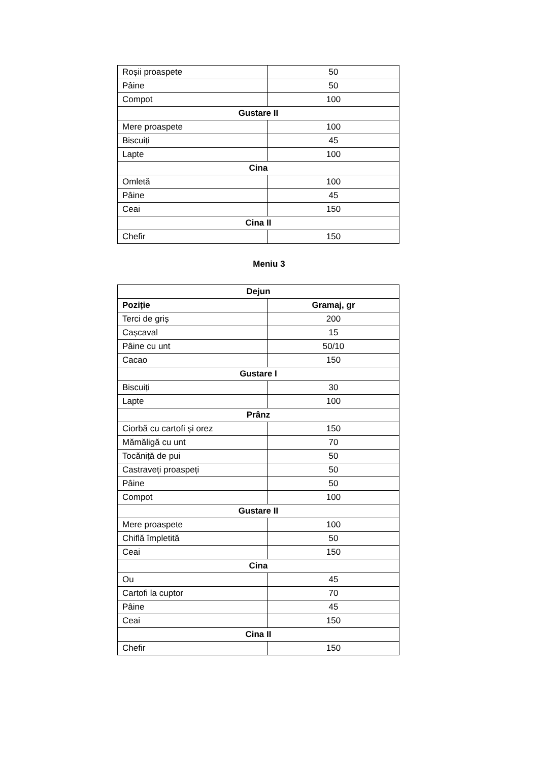| Roșii proaspete | 50 |
| Pâine | 50 |
| Compot | 100 |
| Gustare II | |
| Mere proaspete | 100 |
| Biscuiți | 45 |
| Lapte | 100 |
| Cina | |
| Omletă | 100 |
| Pâine | 45 |
| Ceai | 150 |
| Cina II | |
| Chefir | 150 |
Meniu 3
| Dejun | |
| Poziție | Gramaj, gr |
| Terci de griș | 200 |
| Cașcaval | 15 |
| Pâine cu unt | 50/10 |
| Cacao | 150 |
| Gustare I | |
| Biscuiți | 30 |
| Lapte | 100 |
| Prânz | |
| Ciorbă cu cartofi și orez | 150 |
| Mămăligă cu unt | 70 |
| Tocăniță de pui | 50 |
| Castraveți proaspeți | 50 |
| Pâine | 50 |
| Compot | 100 |
| Gustare II | |
| Mere proaspete | 100 |
| Chiflă împletită | 50 |
| Ceai | 150 |
| Cina | |
| Ou | 45 |
| Cartofi la cuptor | 70 |
| Pâine | 45 |
| Ceai | 150 |
| Cina II | |
| Chefir | 150 |